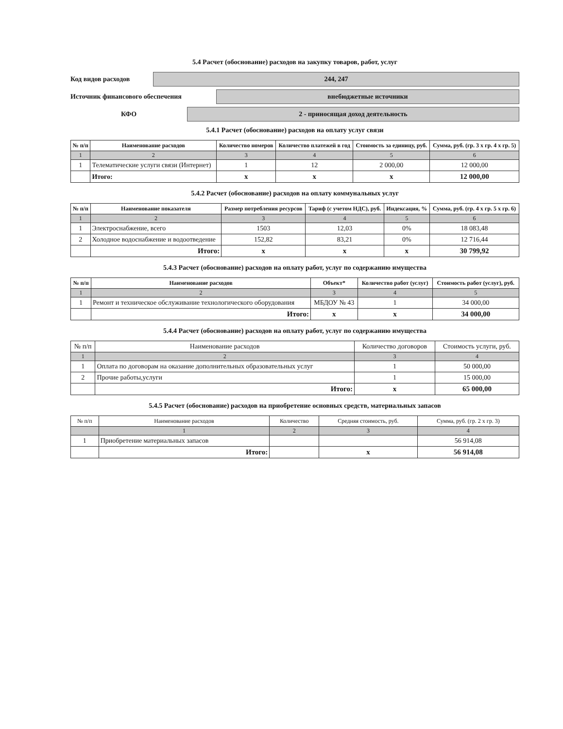5.4 Расчет (обоснование) расходов на закупку товаров, работ, услуг
Код видов расходов
244, 247
Источник финансового обеспечения
внебюджетные источники
КФО
2 - приносящая доход деятельность
5.4.1 Расчет (обоснование) расходов на оплату услуг связи
| № п/п | Наименование расходов | Количество номеров | Количество платежей в год | Стоимость за единицу, руб. | Сумма, руб. (гр. 3 х гр. 4 х гр. 5) |
| --- | --- | --- | --- | --- | --- |
| 1 | 2 | 3 | 4 | 5 | 6 |
| 1 | Телематические услуги связи (Интернет) | 1 | 12 | 2 000,00 | 12 000,00 |
| | Итого: | х | х | х | 12 000,00 |
5.4.2 Расчет (обоснование) расходов на оплату коммунальных услуг
| № п/п | Наименование показателя | Размер потребления ресурсов | Тариф (с учетом НДС), руб. | Индексация, % | Сумма, руб. (гр. 4 х гр. 5 х гр. 6) |
| --- | --- | --- | --- | --- | --- |
| 1 | 2 | 3 | 4 | 5 | 6 |
| 1 | Электроснабжение, всего | 1503 | 12,03 | 0% | 18 083,48 |
| 2 | Холодное водоснабжение и водоотведение | 152,82 | 83,21 | 0% | 12 716,44 |
| | Итого: | х | х | х | 30 799,92 |
5.4.3 Расчет (обоснование) расходов на оплату работ, услуг по содержанию имущества
| № п/п | Наименование расходов | Объект* | Количество работ (услуг) | Стоимость работ (услуг), руб. |
| --- | --- | --- | --- | --- |
| 1 | 2 | 3 | 4 | 5 |
| 1 | Ремонт и техническое обслуживание технологического оборудования | МБДОУ № 43 | 1 | 34 000,00 |
| | Итого: | х | х | 34 000,00 |
5.4.4 Расчет (обоснование) расходов на оплату работ, услуг по содержанию имущества
| № п/п | Наименование расходов | Количество договоров | Стоимость услуги, руб. |
| 1 | 2 | 3 | 4 |
| 1 | Оплата по договорам на оказание дополнительных образовательных услуг | 1 | 50 000,00 |
| 2 | Прочие работы,услуги | 1 | 15 000,00 |
| | Итого: | х | 65 000,00 |
5.4.5 Расчет (обоснование) расходов на приобретение основных средств, материальных запасов
| № п/п | Наименование расходов | Количество | Средняя стоимость, руб. | Сумма, руб. (гр. 2 х гр. 3) |
| | 1 | 2 | 3 | 4 |
| 1 | Приобретение материальных запасов | | | 56 914,08 |
| | Итого: | | х | 56 914,08 |